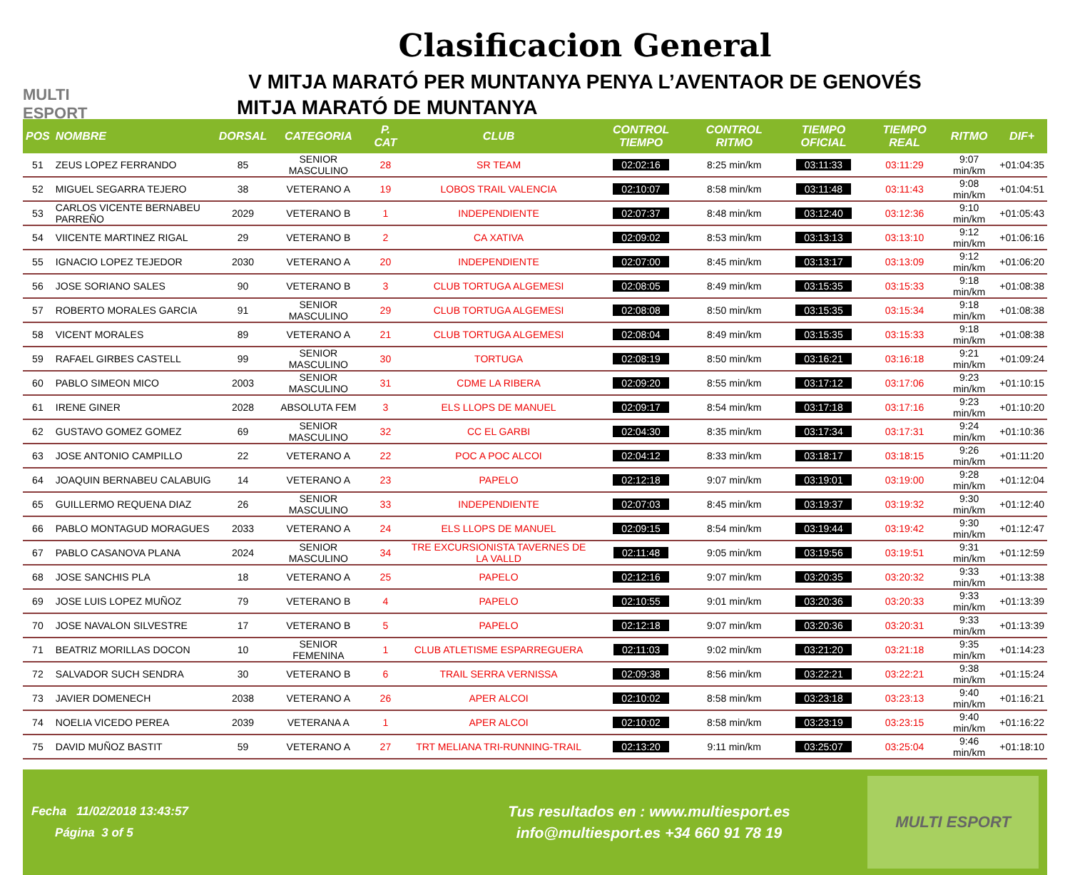MULTI ESPORT
Clasificacion General
V MITJA MARATÓ PER MUNTANYA PENYA L’AVENTAOR DE GENOVÉS
MITJA MARATÓ DE MUNTANYA
| POS | NOMBRE | DORSAL | CATEGORIA | P. CAT | CLUB | CONTROL TIEMPO | CONTROL RITMO | TIEMPO OFICIAL | TIEMPO REAL | RITMO | DIF+ |
| --- | --- | --- | --- | --- | --- | --- | --- | --- | --- | --- | --- |
| 51 | ZEUS LOPEZ FERRANDO | 85 | SENIOR MASCULINO | 28 | SR TEAM | 02:02:16 | 8:25 min/km | 03:11:33 | 03:11:29 | 9:07 min/km | +01:04:35 |
| 52 | MIGUEL SEGARRA TEJERO | 38 | VETERANO A | 19 | LOBOS TRAIL VALENCIA | 02:10:07 | 8:58 min/km | 03:11:48 | 03:11:43 | 9:08 min/km | +01:04:51 |
| 53 | CARLOS VICENTE BERNABEU PARREÑO | 2029 | VETERANO B | 1 | INDEPENDIENTE | 02:07:37 | 8:48 min/km | 03:12:40 | 03:12:36 | 9:10 min/km | +01:05:43 |
| 54 | VIICENTE MARTINEZ RIGAL | 29 | VETERANO B | 2 | CA XATIVA | 02:09:02 | 8:53 min/km | 03:13:13 | 03:13:10 | 9:12 min/km | +01:06:16 |
| 55 | IGNACIO LOPEZ TEJEDOR | 2030 | VETERANO A | 20 | INDEPENDIENTE | 02:07:00 | 8:45 min/km | 03:13:17 | 03:13:09 | 9:12 min/km | +01:06:20 |
| 56 | JOSE SORIANO SALES | 90 | VETERANO B | 3 | CLUB TORTUGA ALGEMESI | 02:08:05 | 8:49 min/km | 03:15:35 | 03:15:33 | 9:18 min/km | +01:08:38 |
| 57 | ROBERTO MORALES GARCIA | 91 | SENIOR MASCULINO | 29 | CLUB TORTUGA ALGEMESI | 02:08:08 | 8:50 min/km | 03:15:35 | 03:15:34 | 9:18 min/km | +01:08:38 |
| 58 | VICENT MORALES | 89 | VETERANO A | 21 | CLUB TORTUGA ALGEMESI | 02:08:04 | 8:49 min/km | 03:15:35 | 03:15:33 | 9:18 min/km | +01:08:38 |
| 59 | RAFAEL GIRBES CASTELL | 99 | SENIOR MASCULINO | 30 | TORTUGA | 02:08:19 | 8:50 min/km | 03:16:21 | 03:16:18 | 9:21 min/km | +01:09:24 |
| 60 | PABLO SIMEON MICO | 2003 | SENIOR MASCULINO | 31 | CDME LA RIBERA | 02:09:20 | 8:55 min/km | 03:17:12 | 03:17:06 | 9:23 min/km | +01:10:15 |
| 61 | IRENE GINER | 2028 | ABSOLUTA FEM | 3 | ELS LLOPS DE MANUEL | 02:09:17 | 8:54 min/km | 03:17:18 | 03:17:16 | 9:23 min/km | +01:10:20 |
| 62 | GUSTAVO GOMEZ GOMEZ | 69 | SENIOR MASCULINO | 32 | CC EL GARBI | 02:04:30 | 8:35 min/km | 03:17:34 | 03:17:31 | 9:24 min/km | +01:10:36 |
| 63 | JOSE ANTONIO CAMPILLO | 22 | VETERANO A | 22 | POC A POC ALCOI | 02:04:12 | 8:33 min/km | 03:18:17 | 03:18:15 | 9:26 min/km | +01:11:20 |
| 64 | JOAQUIN BERNABEU CALABUIG | 14 | VETERANO A | 23 | PAPELO | 02:12:18 | 9:07 min/km | 03:19:01 | 03:19:00 | 9:28 min/km | +01:12:04 |
| 65 | GUILLERMO REQUENA DIAZ | 26 | SENIOR MASCULINO | 33 | INDEPENDIENTE | 02:07:03 | 8:45 min/km | 03:19:37 | 03:19:32 | 9:30 min/km | +01:12:40 |
| 66 | PABLO MONTAGUD MORAGUES | 2033 | VETERANO A | 24 | ELS LLOPS DE MANUEL | 02:09:15 | 8:54 min/km | 03:19:44 | 03:19:42 | 9:30 min/km | +01:12:47 |
| 67 | PABLO CASANOVA PLANA | 2024 | SENIOR MASCULINO | 34 | TRE EXCURSIONISTA TAVERNES DE LA VALLD | 02:11:48 | 9:05 min/km | 03:19:56 | 03:19:51 | 9:31 min/km | +01:12:59 |
| 68 | JOSE SANCHIS PLA | 18 | VETERANO A | 25 | PAPELO | 02:12:16 | 9:07 min/km | 03:20:35 | 03:20:32 | 9:33 min/km | +01:13:38 |
| 69 | JOSE LUIS LOPEZ MUÑOZ | 79 | VETERANO B | 4 | PAPELO | 02:10:55 | 9:01 min/km | 03:20:36 | 03:20:33 | 9:33 min/km | +01:13:39 |
| 70 | JOSE NAVALON SILVESTRE | 17 | VETERANO B | 5 | PAPELO | 02:12:18 | 9:07 min/km | 03:20:36 | 03:20:31 | 9:33 min/km | +01:13:39 |
| 71 | BEATRIZ MORILLAS DOCON | 10 | SENIOR FEMENINA | 1 | CLUB ATLETISME ESPARREGUERA | 02:11:03 | 9:02 min/km | 03:21:20 | 03:21:18 | 9:35 min/km | +01:14:23 |
| 72 | SALVADOR SUCH SENDRA | 30 | VETERANO B | 6 | TRAIL SERRA VERNISSA | 02:09:38 | 8:56 min/km | 03:22:21 | 03:22:21 | 9:38 min/km | +01:15:24 |
| 73 | JAVIER DOMENECH | 2038 | VETERANO A | 26 | APER ALCOI | 02:10:02 | 8:58 min/km | 03:23:18 | 03:23:13 | 9:40 min/km | +01:16:21 |
| 74 | NOELIA VICEDO PEREA | 2039 | VETERANA A | 1 | APER ALCOI | 02:10:02 | 8:58 min/km | 03:23:19 | 03:23:15 | 9:40 min/km | +01:16:22 |
| 75 | DAVID MUÑOZ BASTIT | 59 | VETERANO A | 27 | TRT MELIANA TRI-RUNNING-TRAIL | 02:13:20 | 9:11 min/km | 03:25:07 | 03:25:04 | 9:46 min/km | +01:18:10 |
Fecha 11/02/2018 13:43:57
Página 3 of 5
Tus resultados en : www.multiesport.es
info@multiesport.es +34 660 91 78 19
MULTI ESPORT